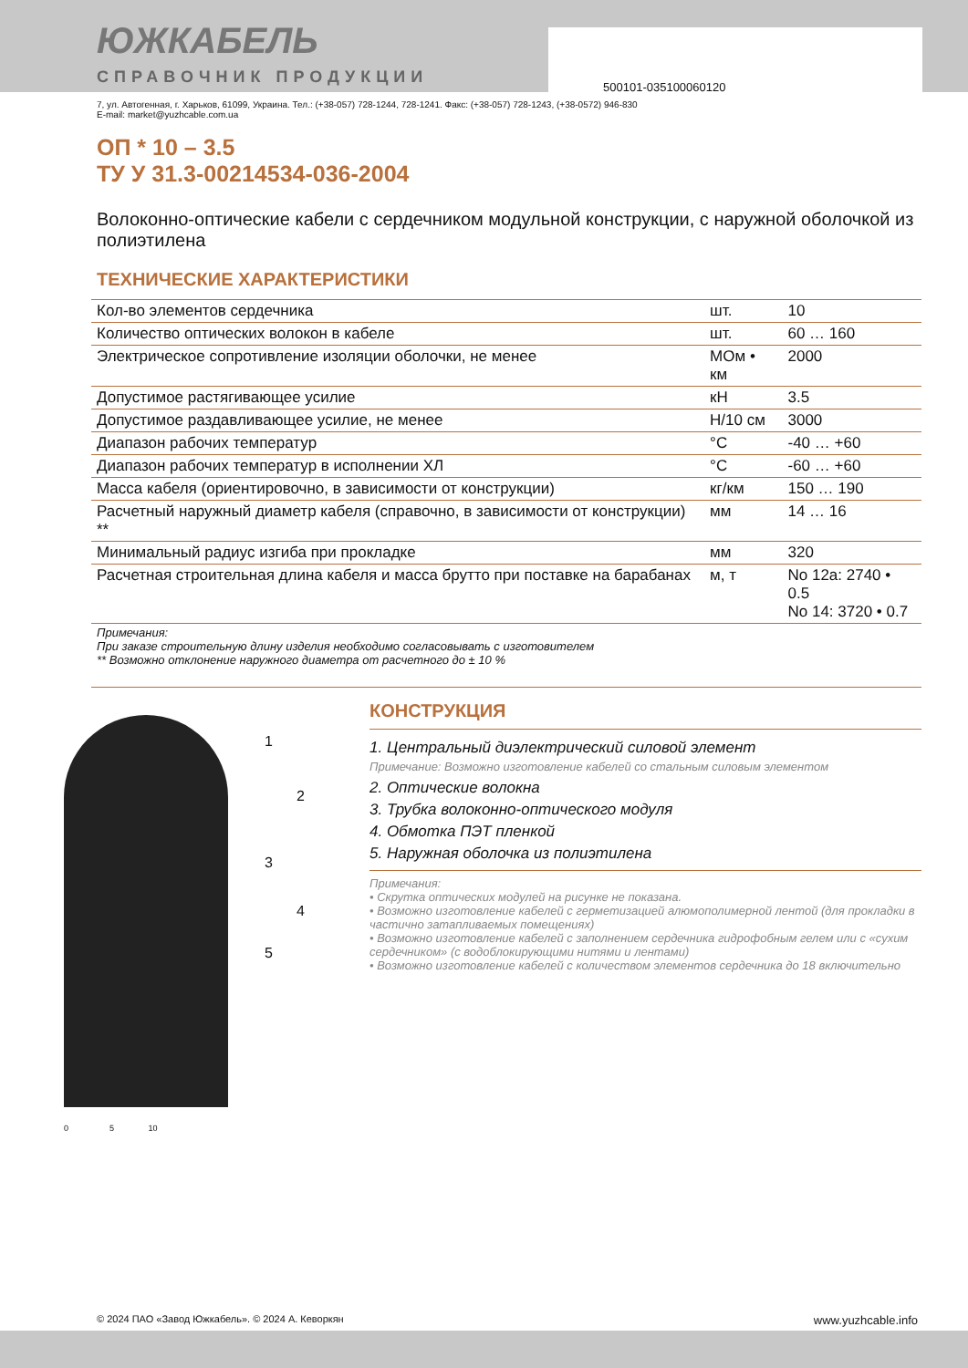500101-035100060120
ЮЖКАБЕЛЬ
СПРАВОЧНИК ПРОДУКЦИИ
7, ул. Автогенная, г. Харьков, 61099, Украина. Тел.: (+38-057) 728-1244, 728-1241. Факс: (+38-057) 728-1243, (+38-0572) 946-830
E-mail: market@yuzhcable.com.ua
ОП * 10 – 3.5
ТУ У 31.3-00214534-036-2004
Волоконно-оптические кабели с сердечником модульной конструкции, с наружной оболочкой из полиэтилена
ТЕХНИЧЕСКИЕ ХАРАКТЕРИСТИКИ
| Кол-во элементов сердечника | шт. | 10 |
| Количество оптических волокон в кабеле | шт. | 60 … 160 |
| Электрическое сопротивление изоляции оболочки, не менее | МОм • км | 2000 |
| Допустимое растягивающее усилие | кН | 3.5 |
| Допустимое раздавливающее усилие, не менее | Н/10 см | 3000 |
| Диапазон рабочих температур | °C | -40 … +60 |
| Диапазон рабочих температур в исполнении ХЛ | °C | -60 … +60 |
| Масса кабеля (ориентировочно, в зависимости от конструкции) | кг/км | 150 … 190 |
| Расчетный наружный диаметр кабеля (справочно, в зависимости от конструкции) ** | мм | 14 … 16 |
| Минимальный радиус изгиба при прокладке | мм | 320 |
| Расчетная строительная длина кабеля и масса брутто при поставке на барабанах | м, т | No 12а: 2740 • 0.5 No 14: 3720 • 0.7 |
| Примечания: При заказе строительную длину изделия необходимо согласовывать с изготовителем ** Возможно отклонение наружного диаметра от расчетного до ± 10 % | | |
1
2
3
4
5
0 5 10
КОНСТРУКЦИЯ
1. Центральный диэлектрический силовой элемент
Примечание: Возможно изготовление кабелей со стальным силовым элементом
2. Оптические волокна
3. Трубка волоконно-оптического модуля
4. Обмотка ПЭТ пленкой
5. Наружная оболочка из полиэтилена
Примечания:
• Скрутка оптических модулей на рисунке не показана.
• Возможно изготовление кабелей с герметизацией алюмополимерной лентой (для прокладки в частично затапливаемых помещениях)
• Возможно изготовление кабелей с заполнением сердечника гидрофобным гелем или с «сухим сердечником» (с водоблокирующими нитями и лентами)
• Возможно изготовление кабелей с количеством элементов сердечника до 18 включительно
© 2024 ПАО «Завод Южкабель». © 2024 А. Кеворкян www.yuzhcable.info